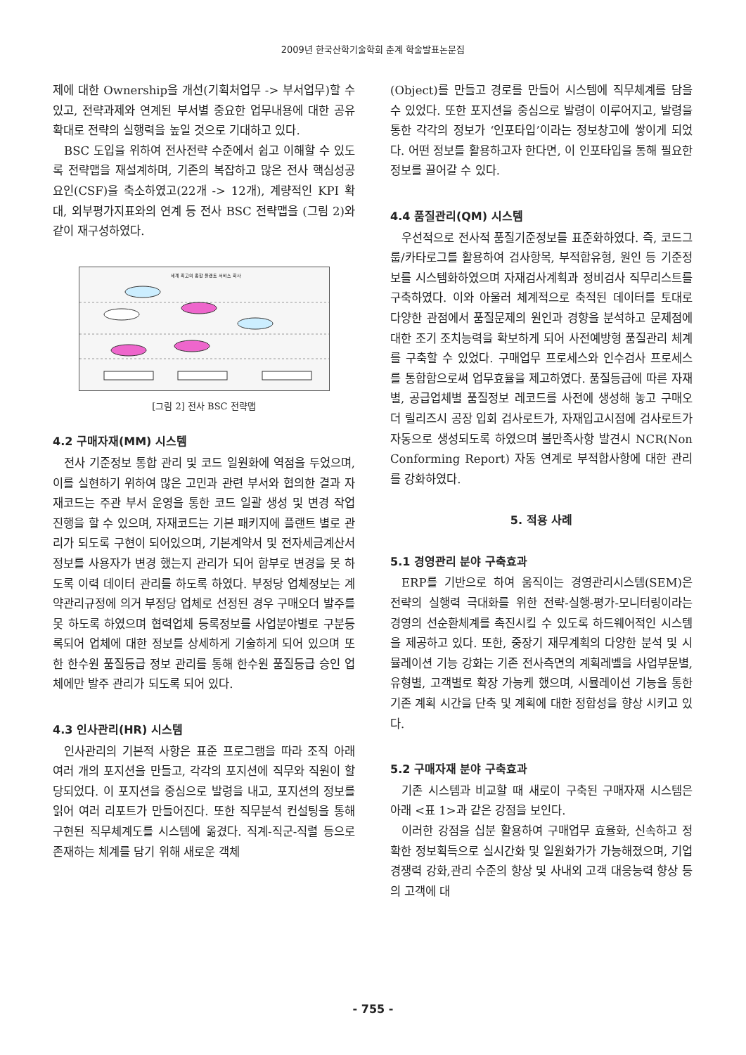2009년 한국산학기술학회 춘계 학술발표논문집
제에 대한 Ownership을 개선(기획처업무 -> 부서업무)할 수 있고, 전략과제와 연계된 부서별 중요한 업무내용에 대한 공유 확대로 전략의 실행력을 높일 것으로 기대하고 있다.
BSC 도입을 위하여 전사전략 수준에서 쉽고 이해할 수 있도록 전략맵을 재설계하며, 기존의 복잡하고 많은 전사 핵심성공요인(CSF)을 축소하였고(22개 -> 12개), 계량적인 KPI 확대, 외부평가지표와의 연계 등 전사 BSC 전략맵을 (그림 2)와 같이 재구성하였다.
세계 최고의 종합 플랜트 서비스 회사
[그림 2] 전사 BSC 전략맵
4.2 구매자재(MM) 시스템
전사 기준정보 통합 관리 및 코드 일원화에 역점을 두었으며, 이를 실현하기 위하여 많은 고민과 관련 부서와 협의한 결과 자재코드는 주관 부서 운영을 통한 코드 일괄 생성 및 변경 작업 진행을 할 수 있으며, 자재코드는 기본 패키지에 플랜트 별로 관리가 되도록 구현이 되어있으며, 기본계약서 및 전자세금계산서 정보를 사용자가 변경 했는지 관리가 되어 함부로 변경을 못 하도록 이력 데이터 관리를 하도록 하였다. 부정당 업체정보는 계약관리규정에 의거 부정당 업체로 선정된 경우 구매오더 발주를 못 하도록 하였으며 협력업체 등록정보를 사업분야별로 구분등록되어 업체에 대한 정보를 상세하게 기술하게 되어 있으며 또한 한수원 품질등급 정보 관리를 통해 한수원 품질등급 승인 업체에만 발주 관리가 되도록 되어 있다.
4.3 인사관리(HR) 시스템
인사관리의 기본적 사항은 표준 프로그램을 따라 조직 아래 여러 개의 포지션을 만들고, 각각의 포지션에 직무와 직원이 할당되었다. 이 포지션을 중심으로 발령을 내고, 포지션의 정보를 읽어 여러 리포트가 만들어진다. 또한 직무분석 컨설팅을 통해 구현된 직무체계도를 시스템에 옮겼다. 직계-직군-직렬 등으로 존재하는 체계를 담기 위해 새로운 객체
(Object)를 만들고 경로를 만들어 시스템에 직무체계를 담을 수 있었다. 또한 포지션을 중심으로 발령이 이루어지고, 발령을 통한 각각의 정보가 ‘인포타입’이라는 정보창고에 쌓이게 되었다. 어떤 정보를 활용하고자 한다면, 이 인포타입을 통해 필요한 정보를 끌어갈 수 있다.
4.4 품질관리(QM) 시스템
우선적으로 전사적 품질기준정보를 표준화하였다. 즉, 코드그룹/카타로그를 활용하여 검사항목, 부적합유형, 원인 등 기준정보를 시스템화하였으며 자재검사계획과 정비검사 직무리스트를 구축하였다. 이와 아울러 체계적으로 축적된 데이터를 토대로 다양한 관점에서 품질문제의 원인과 경향을 분석하고 문제점에 대한 조기 조치능력을 확보하게 되어 사전예방형 품질관리 체계를 구축할 수 있었다. 구매업무 프로세스와 인수검사 프로세스를 통합함으로써 업무효율을 제고하였다. 품질등급에 따른 자재별, 공급업체별 품질정보 레코드를 사전에 생성해 놓고 구매오더 릴리즈시 공장 입회 검사로트가, 자재입고시점에 검사로트가 자동으로 생성되도록 하였으며 불만족사항 발견시 NCR(Non Conforming Report) 자동 연계로 부적합사항에 대한 관리를 강화하였다.
5. 적용 사례
5.1 경영관리 분야 구축효과
ERP를 기반으로 하여 움직이는 경영관리시스템(SEM)은 전략의 실행력 극대화를 위한 전략-실행-평가-모니터링이라는 경영의 선순환체계를 촉진시킬 수 있도록 하드웨어적인 시스템을 제공하고 있다. 또한, 중장기 재무계획의 다양한 분석 및 시뮬레이션 기능 강화는 기존 전사측면의 계획레벨을 사업부문별, 유형별, 고객별로 확장 가능케 했으며, 시뮬레이션 기능을 통한 기존 계획 시간을 단축 및 계획에 대한 정합성을 향상 시키고 있다.
5.2 구매자재 분야 구축효과
기존 시스템과 비교할 때 새로이 구축된 구매자재 시스템은 아래 <표 1>과 같은 강점을 보인다.
이러한 강점을 십분 활용하여 구매업무 효율화, 신속하고 정확한 정보획득으로 실시간화 및 일원화가가 가능해졌으며, 기업 경쟁력 강화,관리 수준의 향상 및 사내외 고객 대응능력 향상 등의 고객에 대
- 755 -